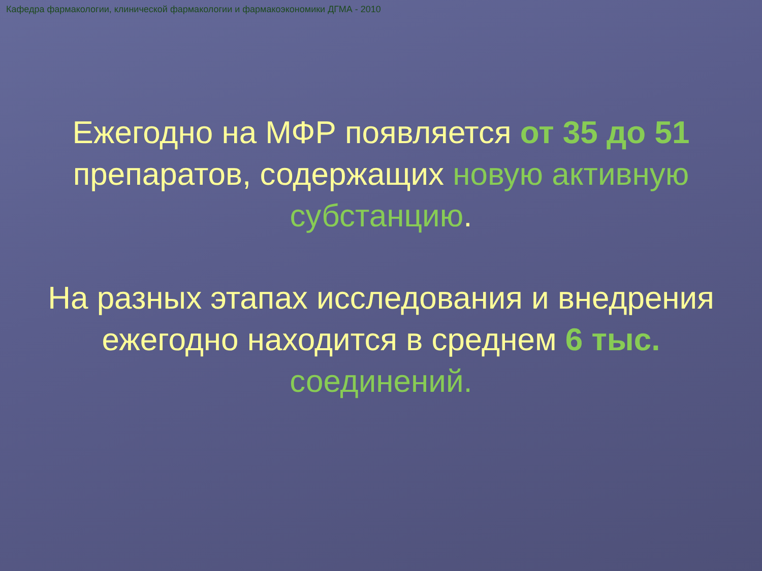Кафедра фармакологии, клинической фармакологии и фармакоэкономики ДГМА - 2010
Ежегодно на МФР появляется от 35 до 51 препаратов, содержащих новую активную субстанцию.
На разных этапах исследования и внедрения ежегодно находится в среднем 6 тыс. соединений.